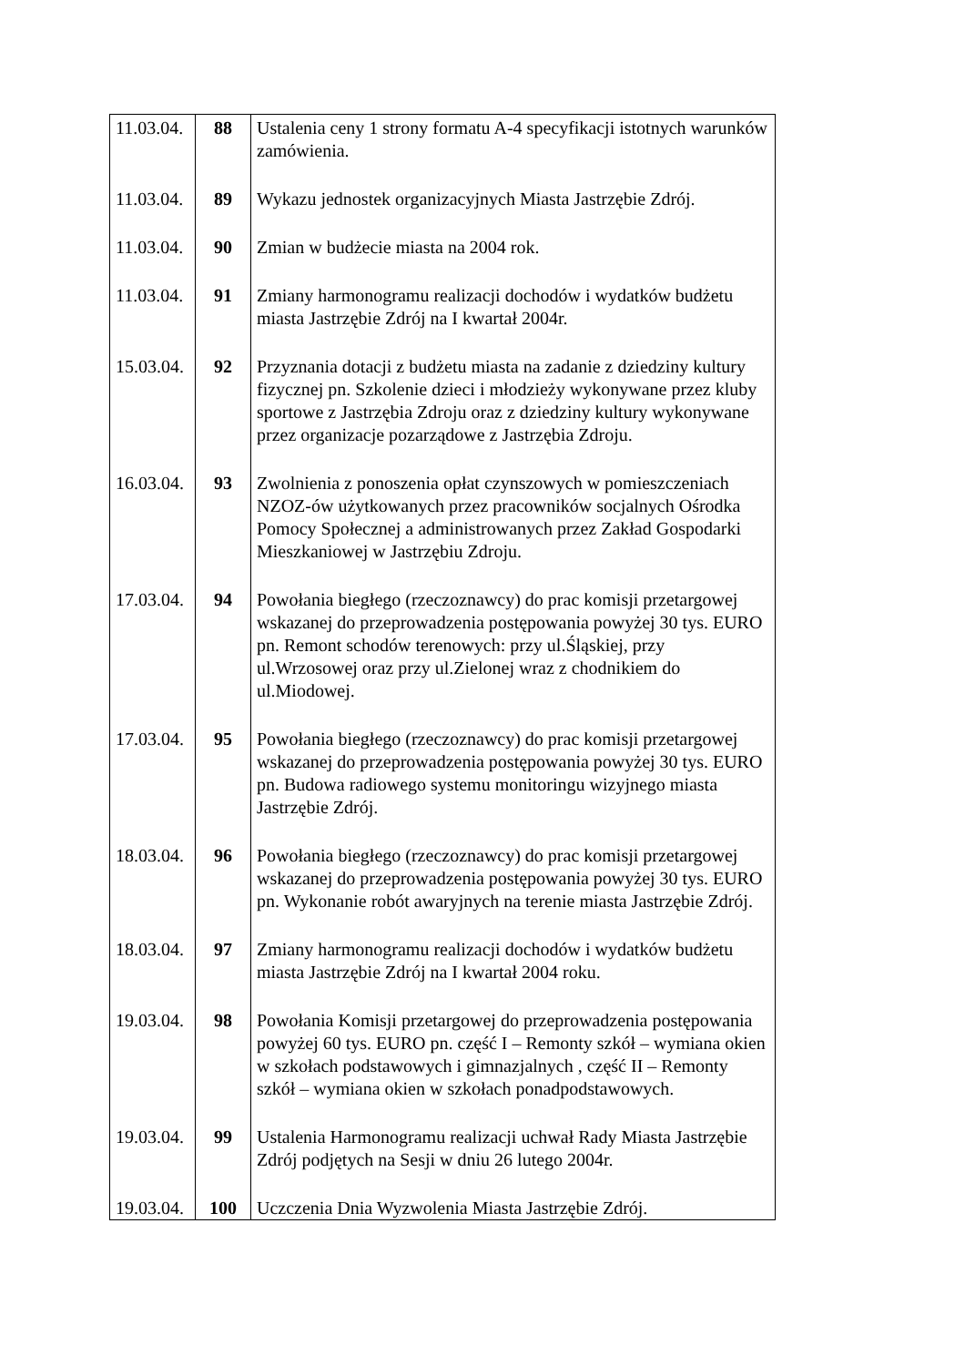| 11.03.04. | 88 | Ustalenia ceny 1 strony formatu A-4 specyfikacji istotnych warunków zamówienia. |
| 11.03.04. | 89 | Wykazu jednostek organizacyjnych Miasta Jastrzębie Zdrój. |
| 11.03.04. | 90 | Zmian w budżecie miasta na 2004 rok. |
| 11.03.04. | 91 | Zmiany harmonogramu realizacji dochodów i wydatków budżetu miasta Jastrzębie Zdrój na I kwartał 2004r. |
| 15.03.04. | 92 | Przyznania dotacji z budżetu miasta na zadanie z dziedziny kultury fizycznej pn. Szkolenie dzieci i młodzieży wykonywane przez kluby sportowe z Jastrzębia Zdroju oraz z dziedziny kultury wykonywane przez organizacje pozarządowe z Jastrzębia Zdroju. |
| 16.03.04. | 93 | Zwolnienia z ponoszenia opłat czynszowych w pomieszczeniach NZOZ-ów użytkowanych przez pracowników socjalnych Ośrodka Pomocy Społecznej a administrowanych przez Zakład Gospodarki Mieszkaniowej w Jastrzębiu Zdroju. |
| 17.03.04. | 94 | Powołania biegłego (rzeczoznawcy) do prac komisji przetargowej wskazanej do przeprowadzenia postępowania powyżej 30 tys. EURO pn. Remont schodów terenowych: przy ul.Śląskiej, przy ul.Wrzosowej oraz przy ul.Zielonej wraz z chodnikiem do ul.Miodowej. |
| 17.03.04. | 95 | Powołania biegłego (rzeczoznawcy) do prac komisji przetargowej wskazanej do przeprowadzenia postępowania powyżej 30 tys. EURO pn. Budowa radiowego systemu monitoringu wizyjnego miasta Jastrzębie Zdrój. |
| 18.03.04. | 96 | Powołania biegłego (rzeczoznawcy) do prac komisji przetargowej wskazanej do przeprowadzenia postępowania powyżej 30 tys. EURO pn. Wykonanie robót awaryjnych na terenie miasta Jastrzębie Zdrój. |
| 18.03.04. | 97 | Zmiany harmonogramu realizacji dochodów i wydatków budżetu miasta Jastrzębie Zdrój na I kwartał 2004 roku. |
| 19.03.04. | 98 | Powołania Komisji przetargowej do przeprowadzenia postępowania powyżej 60 tys. EURO pn. część I – Remonty szkół – wymiana okien w szkołach podstawowych i gimnazjalnych , część II – Remonty szkół – wymiana okien w szkołach ponadpodstawowych. |
| 19.03.04. | 99 | Ustalenia Harmonogramu realizacji uchwał Rady Miasta Jastrzębie Zdrój podjętych na Sesji w dniu 26 lutego 2004r. |
| 19.03.04. | 100 | Uczczenia Dnia Wyzwolenia Miasta Jastrzębie Zdrój. |